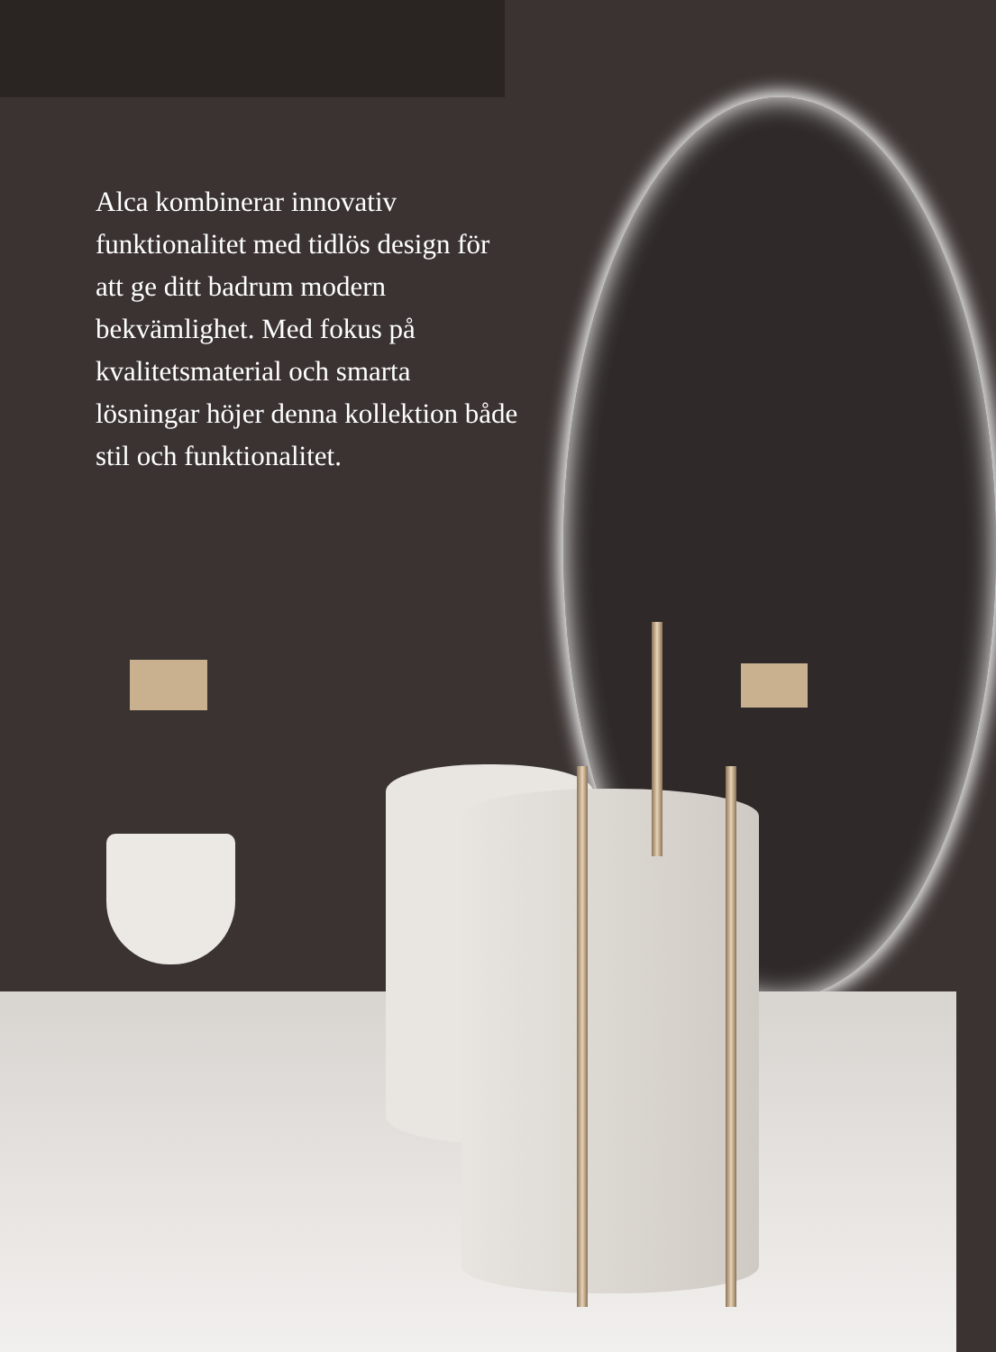Alca kombinerar innovativ funktionalitet med tidlös design för att ge ditt badrum modern bekvämlighet. Med fokus på kvalitetsmaterial och smarta lösningar höjer denna kollektion både stil och funktionalitet.